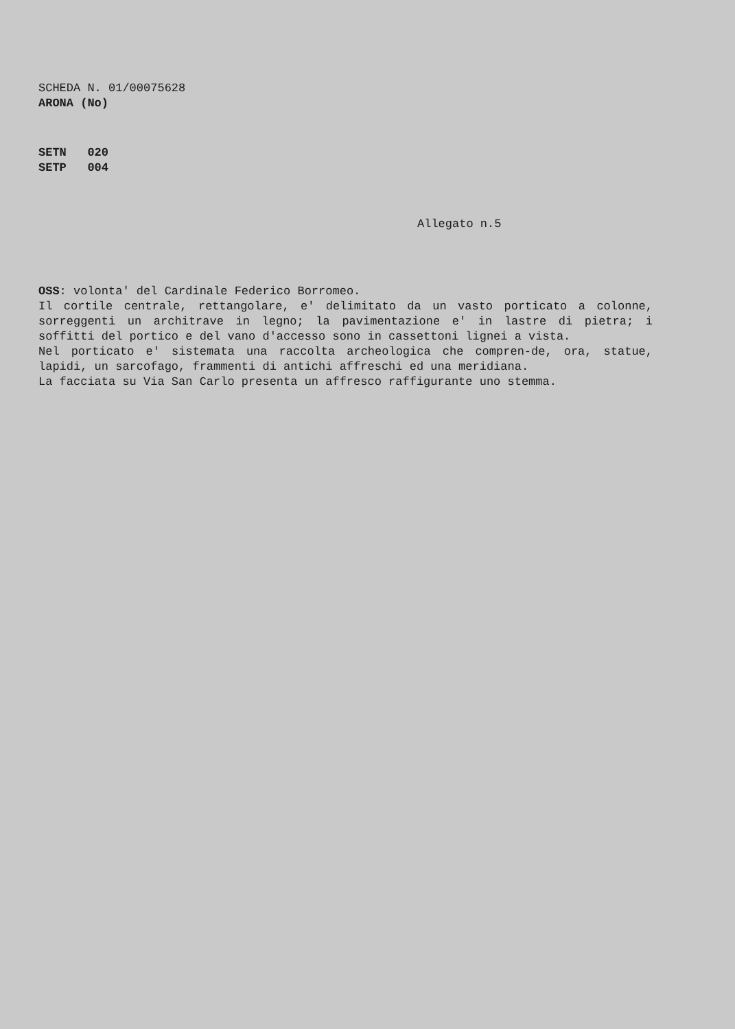SCHEDA N. 01/00075628
ARONA (No)
SETN 020
SETP 004
Allegato n.5
OSS: volonta' del Cardinale Federico Borromeo.
Il cortile centrale, rettangolare, e' delimitato da un vasto porticato a colonne, sorreggenti un architrave in legno; la pavimentazione e' in lastre di pietra; i soffitti del portico e del vano d'accesso sono in cassettoni lignei a vista.
Nel porticato e' sistemata una raccolta archeologica che compren-de, ora, statue, lapidi, un sarcofago, frammenti di antichi affreschi ed una meridiana.
La facciata su Via San Carlo presenta un affresco raffigurante uno stemma.